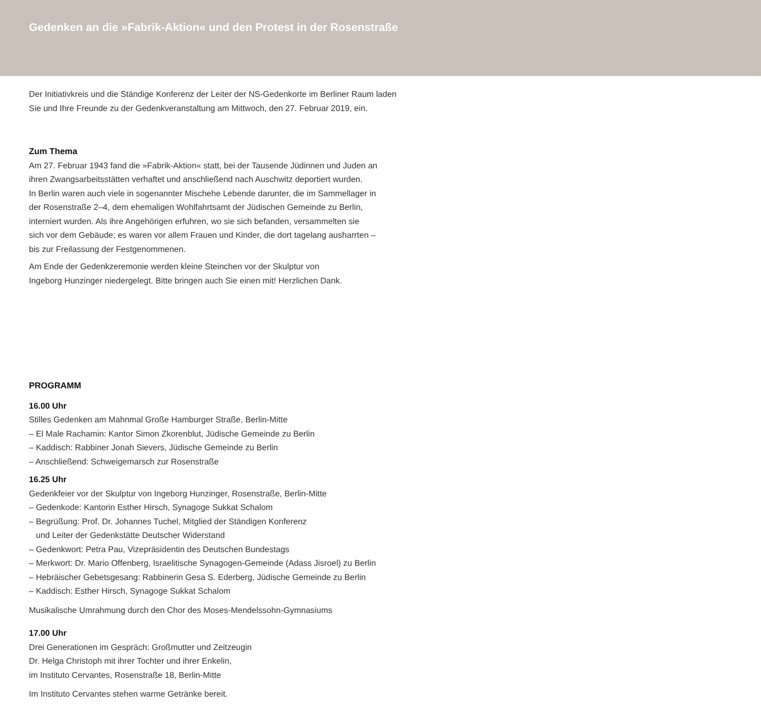Gedenken an die »Fabrik-Aktion« und den Protest in der Rosenstraße
Der Initiativkreis und die Ständige Konferenz der Leiter der NS-Gedenkorte im Berliner Raum laden
Sie und Ihre Freunde zu der Gedenkveranstaltung am Mittwoch, den 27. Februar 2019, ein.
Zum Thema
Am 27. Februar 1943 fand die »Fabrik-Aktion« statt, bei der Tausende Jüdinnen und Juden an
ihren Zwangsarbeitsstätten verhaftet und anschließend nach Auschwitz deportiert wurden.
In Berlin waren auch viele in sogenannter Mischehe Lebende darunter, die im Sammellager in
der Rosenstraße 2–4, dem ehemaligen Wohlfahrtsamt der Jüdischen Gemeinde zu Berlin,
interniert wurden. Als ihre Angehörigen erfuhren, wo sie sich befanden, versammelten sie
sich vor dem Gebäude; es waren vor allem Frauen und Kinder, die dort tagelang ausharrten –
bis zur Freilassung der Festgenommenen.
Am Ende der Gedenkzeremonie werden kleine Steinchen vor der Skulptur von
Ingeborg Hunzinger niedergelegt. Bitte bringen auch Sie einen mit! Herzlichen Dank.
PROGRAMM
16.00 Uhr
Stilles Gedenken am Mahnmal Große Hamburger Straße, Berlin-Mitte
– El Male Rachamin: Kantor Simon Zkorenblut, Jüdische Gemeinde zu Berlin
– Kaddisch: Rabbiner Jonah Sievers, Jüdische Gemeinde zu Berlin
– Anschließend: Schweigemarsch zur Rosenstraße
16.25 Uhr
Gedenkfeier vor der Skulptur von Ingeborg Hunzinger, Rosenstraße, Berlin-Mitte
– Gedenkode: Kantorin Esther Hirsch, Synagoge Sukkat Schalom
– Begrüßung: Prof. Dr. Johannes Tuchel, Mitglied der Ständigen Konferenz
und Leiter der Gedenkstätte Deutscher Widerstand
– Gedenkwort: Petra Pau, Vizepräsidentin des Deutschen Bundestags
– Merkwort: Dr. Mario Offenberg, Israelitische Synagogen-Gemeinde (Adass Jisroel) zu Berlin
– Hebräischer Gebetsgesang: Rabbinerin Gesa S. Ederberg, Jüdische Gemeinde zu Berlin
– Kaddisch: Esther Hirsch, Synagoge Sukkat Schalom
Musikalische Umrahmung durch den Chor des Moses-Mendelssohn-Gymnasiums
17.00 Uhr
Drei Generationen im Gespräch: Großmutter und Zeitzeugin
Dr. Helga Christoph mit ihrer Tochter und ihrer Enkelin,
im Instituto Cervantes, Rosenstraße 18, Berlin-Mitte
Im Instituto Cervantes stehen warme Getränke bereit.